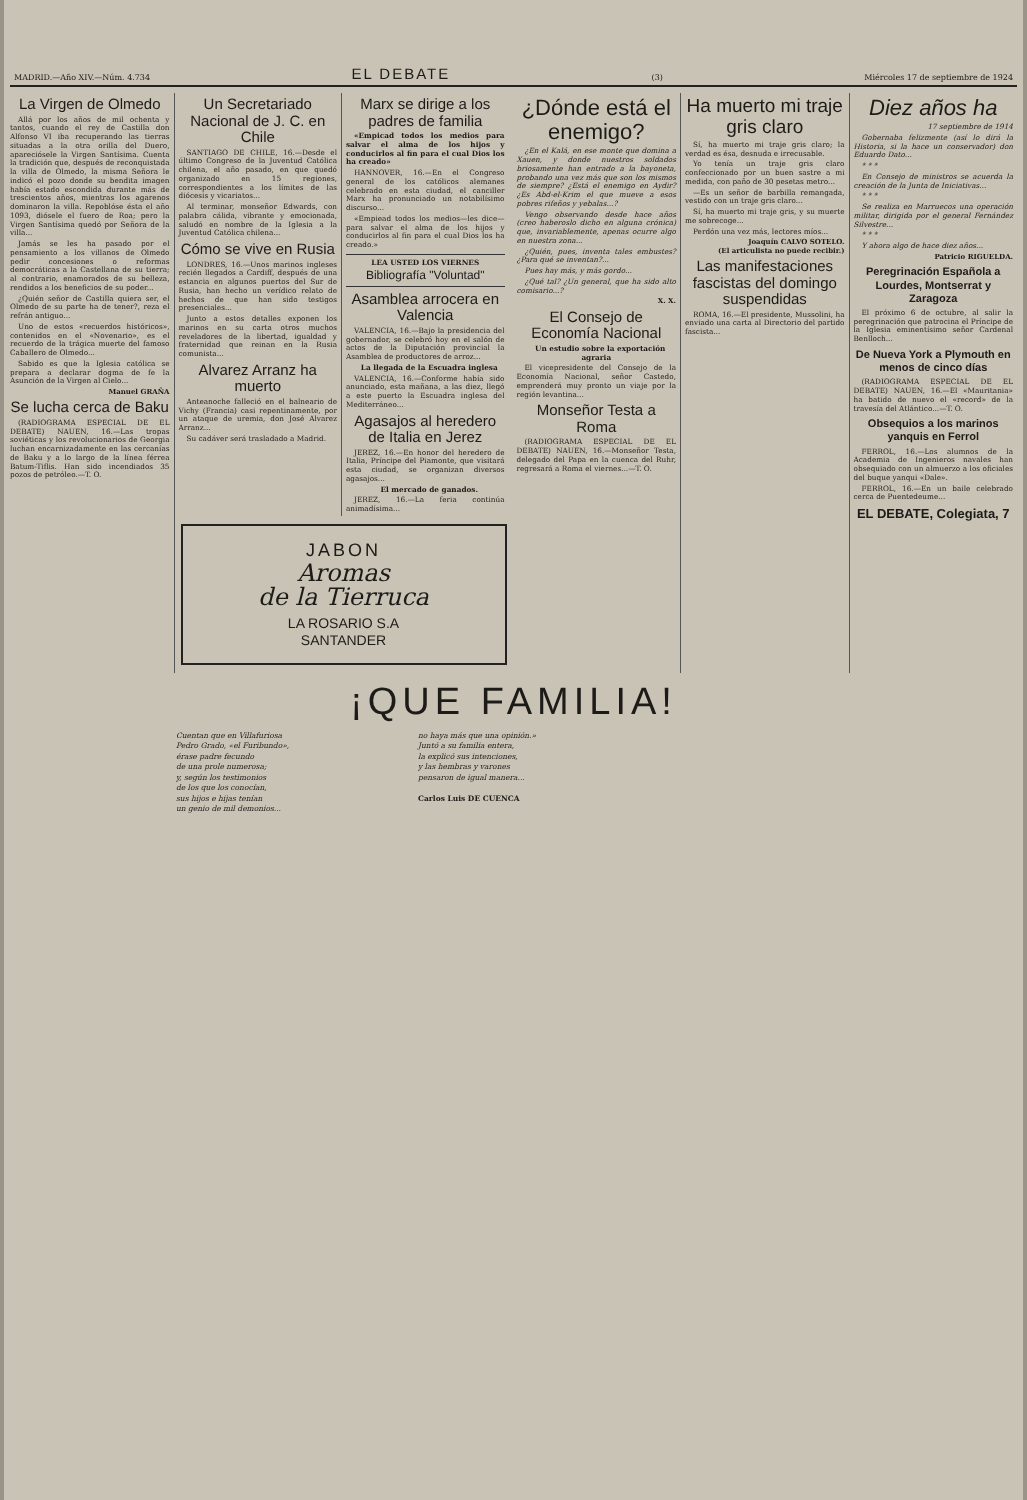MADRID.—Año XIV.—Núm. 4.734 EL DEBATE (3) Miércoles 17 de septiembre de 1924
La Virgen de Olmedo
Allá por los años de mil ochenta y tantos, cuando el rey de Castilla don Alfonso VI iba recuperando las tierras situadas a la otra orilla del Duero, apareciósele la Virgen Santísima. Cuenta la tradición que, después de reconquistada la villa de Olmedo, la misma Señora le indicó el pozo donde su bendita imagen había estado escondida durante más de trescientos años, mientras los agarenos dominaron la villa. Repoblóse ésta el año 1093, diósele el fuero de Roa; pero la Virgen Santísima quedó por Señora de la villa...
Jamás se les ha pasado por el pensamiento a los villanos de Olmedo pedir concesiones o reformas democráticas a la Castellana de su tierra; al contrario, enamorados de su belleza, rendidos a los beneficios de su poder...
¿Quién señor de Castilla quiera ser, el Olmedo de su parte ha de tener?, reza el refrán antiguo...
Uno de estos «recuerdos históricos», contenidos en el «Novenario», es el recuerdo de la trágica muerte del famoso Caballero de Olmedo...
Sabido es que la Iglesia católica se prepara a declarar dogma de fe la Asunción de la Virgen al Cielo...
Manuel GRAÑA
Se lucha cerca de Baku
(RADIOGRAMA ESPECIAL DE EL DEBATE) NAUEN, 16.—Las tropas soviéticas y los revolucionarios de Georgia luchan encarnizadamente en las cercanías de Baku y a lo largo de la línea férrea Batum-Tiflis. Han sido incendiados 35 pozos de petróleo.—T. O.
Un Secretariado Nacional de J. C. en Chile
SANTIAGO DE CHILE, 16.—Desde el último Congreso de la Juventud Católica chilena, el año pasado, en que quedó organizado en 15 regiones, correspondientes a los límites de las diócesis y vicariatos...
Al terminar, monseñor Edwards, con palabra cálida, vibrante y emocionada, saludó en nombre de la Iglesia a la Juventud Católica chilena...
Cómo se vive en Rusia
LONDRES, 16.—Unos marinos ingleses recién llegados a Cardiff, después de una estancia en algunos puertos del Sur de Rusia, han hecho un verídico relato de hechos de que han sido testigos presenciales...
Junto a estos detalles exponen los marinos en su carta otros muchos reveladores de la libertad, igualdad y fraternidad que reinan en la Rusia comunista...
Alvarez Arranz ha muerto
Anteanoche falleció en el balneario de Vichy (Francia) casi repentinamente, por un ataque de uremia, don José Alvarez Arranz...
Su cadáver será trasladado a Madrid.
Marx se dirige a los padres de familia
«Empicad todos los medios para salvar el alma de los hijos y conducirlos al fin para el cual Dios los ha creado»
HANNOVER, 16.—En el Congreso general de los católicos alemanes celebrado en esta ciudad, el canciller Marx ha pronunciado un notabilísimo discurso...
«Empiead todos los medios—les dice—para salvar el alma de los hijos y conducirlos al fin para el cual Dios los ha creado.»
LEA USTED LOS VIERNES
Bibliografía "Voluntad"
Asamblea arrocera en Valencia
VALENCIA, 16.—Bajo la presidencia del gobernador, se celebró hoy en el salón de actos de la Diputación provincial la Asamblea de productores de arroz...
La llegada de la Escuadra inglesa
VALENCIA, 16.—Conforme había sido anunciado, esta mañana, a las diez, llegó a este puerto la Escuadra inglesa del Mediterráneo...
Agasajos al heredero de Italia en Jerez
JEREZ, 16.—En honor del heredero de Italia, Príncipe del Piamonte, que visitará esta ciudad, se organizan diversos agasajos...
El mercado de ganados.
JEREZ, 16.—La feria continúa animadísima...
JABON
Aromas
de la Tierruca
LA ROSARIO S.A
SANTANDER
¿Dónde está el enemigo?
¿En el Kalá, en ese monte que domina a Xauen, y donde nuestros soldados briosamente han entrado a la bayoneta, probando una vez más que son los mismos de siempre? ¿Está el enemigo en Aydir? ¿Es Abd-el-Krim el que mueve a esos pobres rifeños y yebalas...?
Vengo observando desde hace años (creo haberoslo dicho en alguna crónica) que, invariablemente, apenas ocurre algo en nuestra zona...
¿Quién, pues, inventa tales embustes? ¿Para qué se inventan?...
Pues hay más, y más gordo...
¿Qué tal? ¿Un general, que ha sido alto comisario...?
X. X.
El Consejo de Economía Nacional
Un estudio sobre la exportación agraria
El vicepresidente del Consejo de la Economía Nacional, señor Castedo, emprenderá muy pronto un viaje por la región levantina...
Monseñor Testa a Roma
(RADIOGRAMA ESPECIAL DE EL DEBATE) NAUEN, 16.—Monseñor Testa, delegado del Papa en la cuenca del Ruhr, regresará a Roma el viernes...—T. O.
Ha muerto mi traje gris claro
Sí, ha muerto mi traje gris claro; la verdad es ésa, desnuda e irrecusable.
Yo tenía un traje gris claro confeccionado por un buen sastre a mi medida, con paño de 30 pesetas metro...
—Es un señor de barbilla remangada, vestido con un traje gris claro...
Sí, ha muerto mi traje gris, y su muerte me sobrecoge...
Perdón una vez más, lectores míos...
Joaquín CALVO SOTELO.
(El articulista no puede recibir.)
Las manifestaciones fascistas del domingo suspendidas
ROMA, 16.—El presidente, Mussolini, ha enviado una carta al Directorio del partido fascista...
Diez años ha
17 septiembre de 1914
Gobernaba felizmente (así lo dirá la Historia, si la hace un conservador) don Eduardo Dato...
* * *
En Consejo de ministros se acuerda la creación de la Junta de Iniciativas...
* * *
Se realiza en Marruecos una operación militar, dirigida por el general Fernández Silvestre...
* * *
Y ahora algo de hace diez años...
Patricio RIGUELDA.
Peregrinación Española a Lourdes, Montserrat y Zaragoza
El próximo 6 de octubre, al salir la peregrinación que patrocina el Príncipe de la Iglesia eminentísimo señor Cardenal Benlloch...
De Nueva York a Plymouth en menos de cinco días
(RADIOGRAMA ESPECIAL DE EL DEBATE) NAUEN, 16.—El «Mauritania» ha batido de nuevo el «record» de la travesía del Atlántico...—T. O.
Obsequios a los marinos yanquis en Ferrol
FERROL, 16.—Los alumnos de la Academia de Ingenieros navales han obsequiado con un almuerzo a los oficiales del buque yanqui «Dale».
FERROL, 16.—En un baile celebrado cerca de Puentedeume...
EL DEBATE, Colegiata, 7
¡QUE FAMILIA!
Cuentan que en Villafuriosa
Pedro Grado, «el Furibundo»,
érase padre fecundo
de una prole numerosa;
y, según los testimonios
de los que los conocían,
sus hijos e hijas tenían
un genio de mil demonios...
no haya más que una opinión.»
Juntó a su familia entera,
la explicó sus intenciones,
y las hembras y varones
pensaron de igual manera...
Carlos Luis DE CUENCA